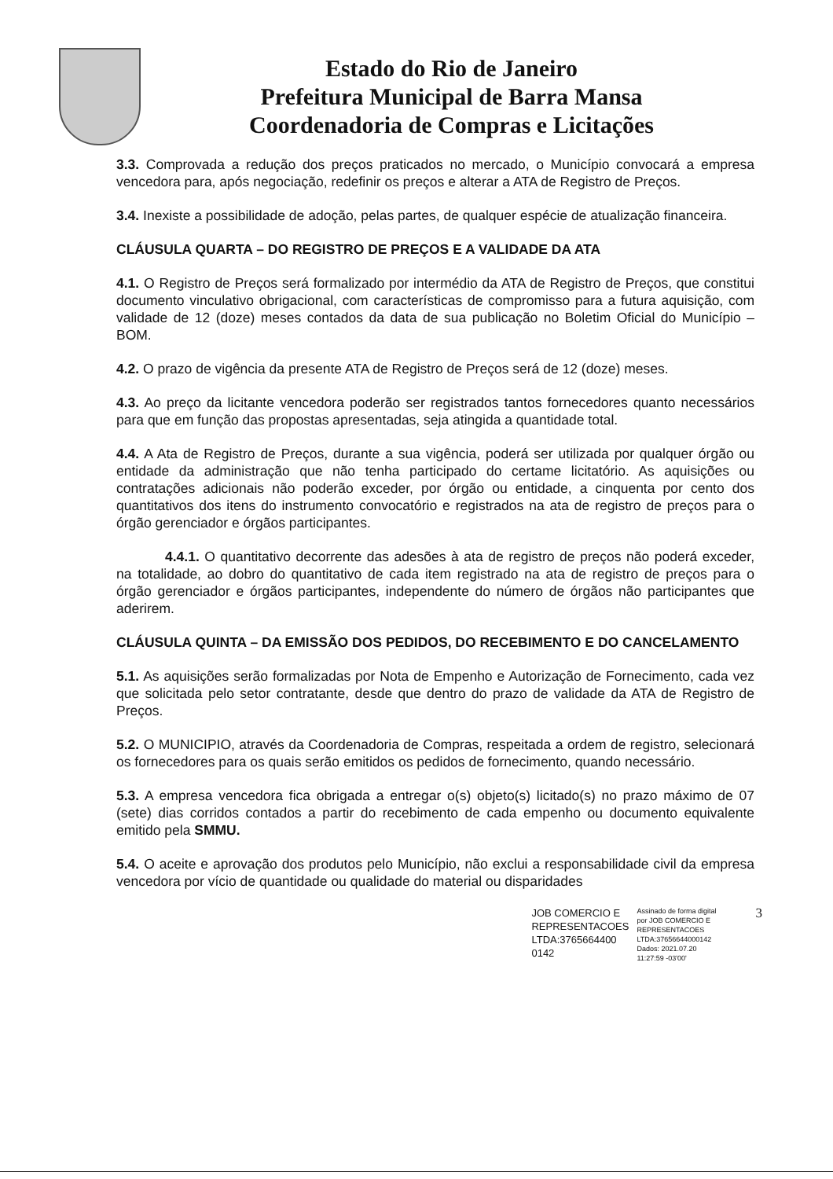Estado do Rio de Janeiro
Prefeitura Municipal de Barra Mansa
Coordenadoria de Compras e Licitações
3.3. Comprovada a redução dos preços praticados no mercado, o Município convocará a empresa vencedora para, após negociação, redefinir os preços e alterar a ATA de Registro de Preços.
3.4. Inexiste a possibilidade de adoção, pelas partes, de qualquer espécie de atualização financeira.
CLÁUSULA QUARTA – DO REGISTRO DE PREÇOS E A VALIDADE DA ATA
4.1. O Registro de Preços será formalizado por intermédio da ATA de Registro de Preços, que constitui documento vinculativo obrigacional, com características de compromisso para a futura aquisição, com validade de 12 (doze) meses contados da data de sua publicação no Boletim Oficial do Município – BOM.
4.2. O prazo de vigência da presente ATA de Registro de Preços será de 12 (doze) meses.
4.3. Ao preço da licitante vencedora poderão ser registrados tantos fornecedores quanto necessários para que em função das propostas apresentadas, seja atingida a quantidade total.
4.4. A Ata de Registro de Preços, durante a sua vigência, poderá ser utilizada por qualquer órgão ou entidade da administração que não tenha participado do certame licitatório. As aquisições ou contratações adicionais não poderão exceder, por órgão ou entidade, a cinquenta por cento dos quantitativos dos itens do instrumento convocatório e registrados na ata de registro de preços para o órgão gerenciador e órgãos participantes.
4.4.1. O quantitativo decorrente das adesões à ata de registro de preços não poderá exceder, na totalidade, ao dobro do quantitativo de cada item registrado na ata de registro de preços para o órgão gerenciador e órgãos participantes, independente do número de órgãos não participantes que aderirem.
CLÁUSULA QUINTA – DA EMISSÃO DOS PEDIDOS, DO RECEBIMENTO E DO CANCELAMENTO
5.1. As aquisições serão formalizadas por Nota de Empenho e Autorização de Fornecimento, cada vez que solicitada pelo setor contratante, desde que dentro do prazo de validade da ATA de Registro de Preços.
5.2. O MUNICIPIO, através da Coordenadoria de Compras, respeitada a ordem de registro, selecionará os fornecedores para os quais serão emitidos os pedidos de fornecimento, quando necessário.
5.3. A empresa vencedora fica obrigada a entregar o(s) objeto(s) licitado(s) no prazo máximo de 07 (sete) dias corridos contados a partir do recebimento de cada empenho ou documento equivalente emitido pela SMMU.
5.4. O aceite e aprovação dos produtos pelo Município, não exclui a responsabilidade civil da empresa vencedora por vício de quantidade ou qualidade do material ou disparidades
JOB COMERCIO E
REPRESENTACOES
LTDA:3765664400
0142
Assinado de forma digital
por JOB COMERCIO E
REPRESENTACOES
LTDA:37656644000142
Dados: 2021.07.20
11:27:59 -03'00'
3